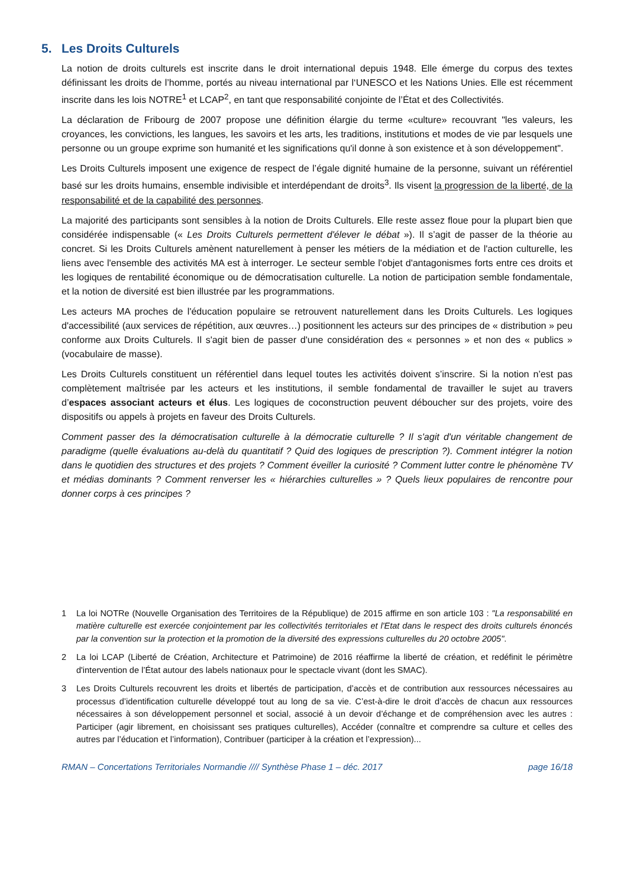5. Les Droits Culturels
La notion de droits culturels est inscrite dans le droit international depuis 1948. Elle émerge du corpus des textes définissant les droits de l’homme, portés au niveau international par l‘UNESCO et les Nations Unies. Elle est récemment inscrite dans les lois NOTRE<sup>1</sup> et LCAP<sup>2</sup>, en tant que responsabilité conjointe de l’État et des Collectivités.
La déclaration de Fribourg de 2007 propose une définition élargie du terme «culture» recouvrant "les valeurs, les croyances, les convictions, les langues, les savoirs et les arts, les traditions, institutions et modes de vie par lesquels une personne ou un groupe exprime son humanité et les significations qu'il donne à son existence et à son développement".
Les Droits Culturels imposent une exigence de respect de l’égale dignité humaine de la personne, suivant un référentiel basé sur les droits humains, ensemble indivisible et interdépendant de droits<sup>3</sup>. Ils visent la progression de la liberté, de la responsabilité et de la capabilité des personnes.
La majorité des participants sont sensibles à la notion de Droits Culturels. Elle reste assez floue pour la plupart bien que considérée indispensable (« Les Droits Culturels permettent d'élever le débat »). Il s’agit de passer de la théorie au concret. Si les Droits Culturels amènent naturellement à penser les métiers de la médiation et de l'action culturelle, les liens avec l'ensemble des activités MA est à interroger. Le secteur semble l'objet d'antagonismes forts entre ces droits et les logiques de rentabilité économique ou de démocratisation culturelle. La notion de participation semble fondamentale, et la notion de diversité est bien illustrée par les programmations.
Les acteurs MA proches de l'éducation populaire se retrouvent naturellement dans les Droits Culturels. Les logiques d'accessibilité (aux services de répétition, aux œuvres…) positionnent les acteurs sur des principes de « distribution » peu conforme aux Droits Culturels. Il s'agit bien de passer d'une considération des « personnes » et non des « publics » (vocabulaire de masse).
Les Droits Culturels constituent un référentiel dans lequel toutes les activités doivent s’inscrire. Si la notion n’est pas complètement maîtrisée par les acteurs et les institutions, il semble fondamental de travailler le sujet au travers d’espaces associant acteurs et élus. Les logiques de coconstruction peuvent déboucher sur des projets, voire des dispositifs ou appels à projets en faveur des Droits Culturels.
Comment passer des la démocratisation culturelle à la démocratie culturelle ? Il s'agit d'un véritable changement de paradigme (quelle évaluations au-delà du quantitatif ? Quid des logiques de prescription ?). Comment intégrer la notion dans le quotidien des structures et des projets ? Comment éveiller la curiosité ? Comment lutter contre le phénomène TV et médias dominants ? Comment renverser les « hiérarchies culturelles » ? Quels lieux populaires de rencontre pour donner corps à ces principes ?
1 La loi NOTRe (Nouvelle Organisation des Territoires de la République) de 2015 affirme en son article 103 : "La responsabilité en matière culturelle est exercée conjointement par les collectivités territoriales et l'Etat dans le respect des droits culturels énoncés par la convention sur la protection et la promotion de la diversité des expressions culturelles du 20 octobre 2005".
2 La loi LCAP (Liberté de Création, Architecture et Patrimoine) de 2016 réaffirme la liberté de création, et redéfinit le périmètre d'intervention de l’État autour des labels nationaux pour le spectacle vivant (dont les SMAC).
3 Les Droits Culturels recouvrent les droits et libertés de participation, d’accès et de contribution aux ressources nécessaires au processus d’identification culturelle développé tout au long de sa vie. C’est-à-dire le droit d’accès de chacun aux ressources nécessaires à son développement personnel et social, associé à un devoir d’échange et de compréhension avec les autres : Participer (agir librement, en choisissant ses pratiques culturelles), Accéder (connaître et comprendre sa culture et celles des autres par l’éducation et l’information), Contribuer (participer à la création et l’expression)...
RMAN – Concertations Territoriales Normandie //// Synthèse Phase 1 – déc. 2017 page 16/18